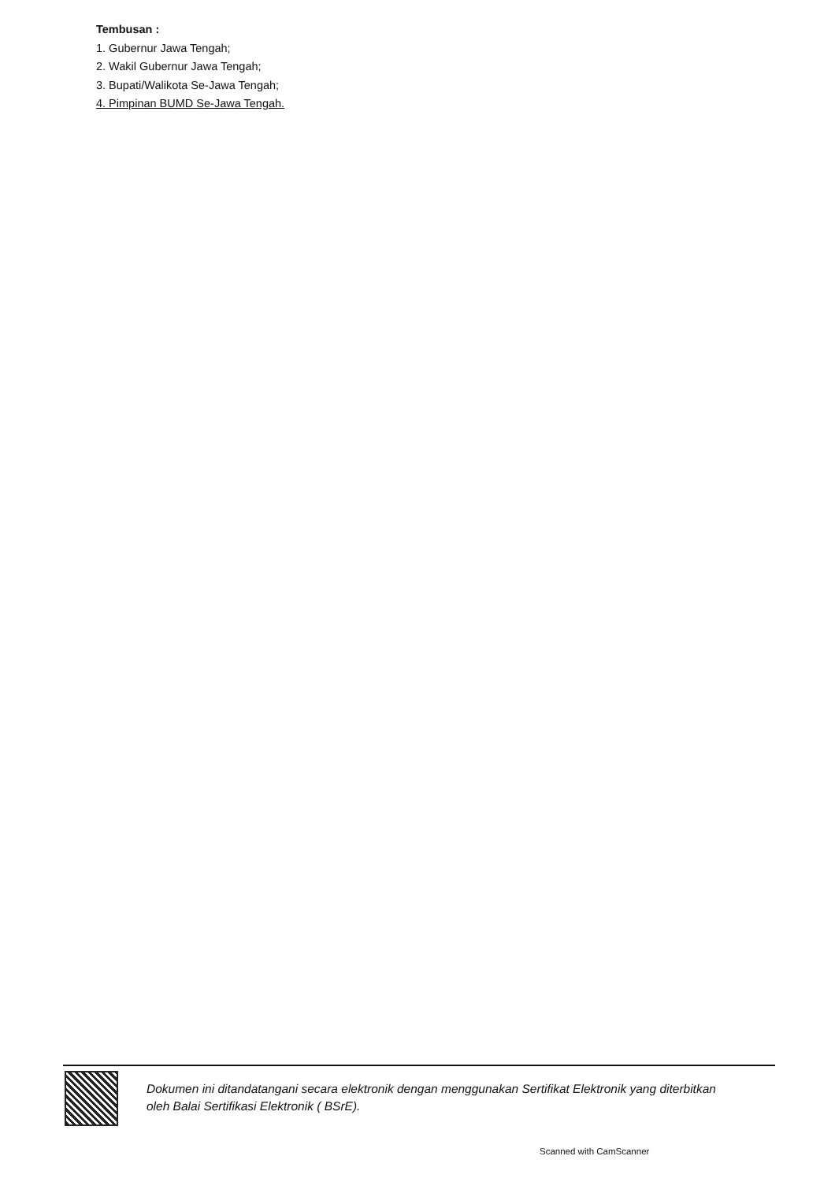Tembusan :
1. Gubernur Jawa Tengah;
2. Wakil Gubernur Jawa Tengah;
3. Bupati/Walikota Se-Jawa Tengah;
4. Pimpinan BUMD Se-Jawa Tengah.
Dokumen ini ditandatangani secara elektronik dengan menggunakan Sertifikat Elektronik yang diterbitkan
oleh Balai Sertifikasi Elektronik ( BSrE).
Scanned with CamScanner